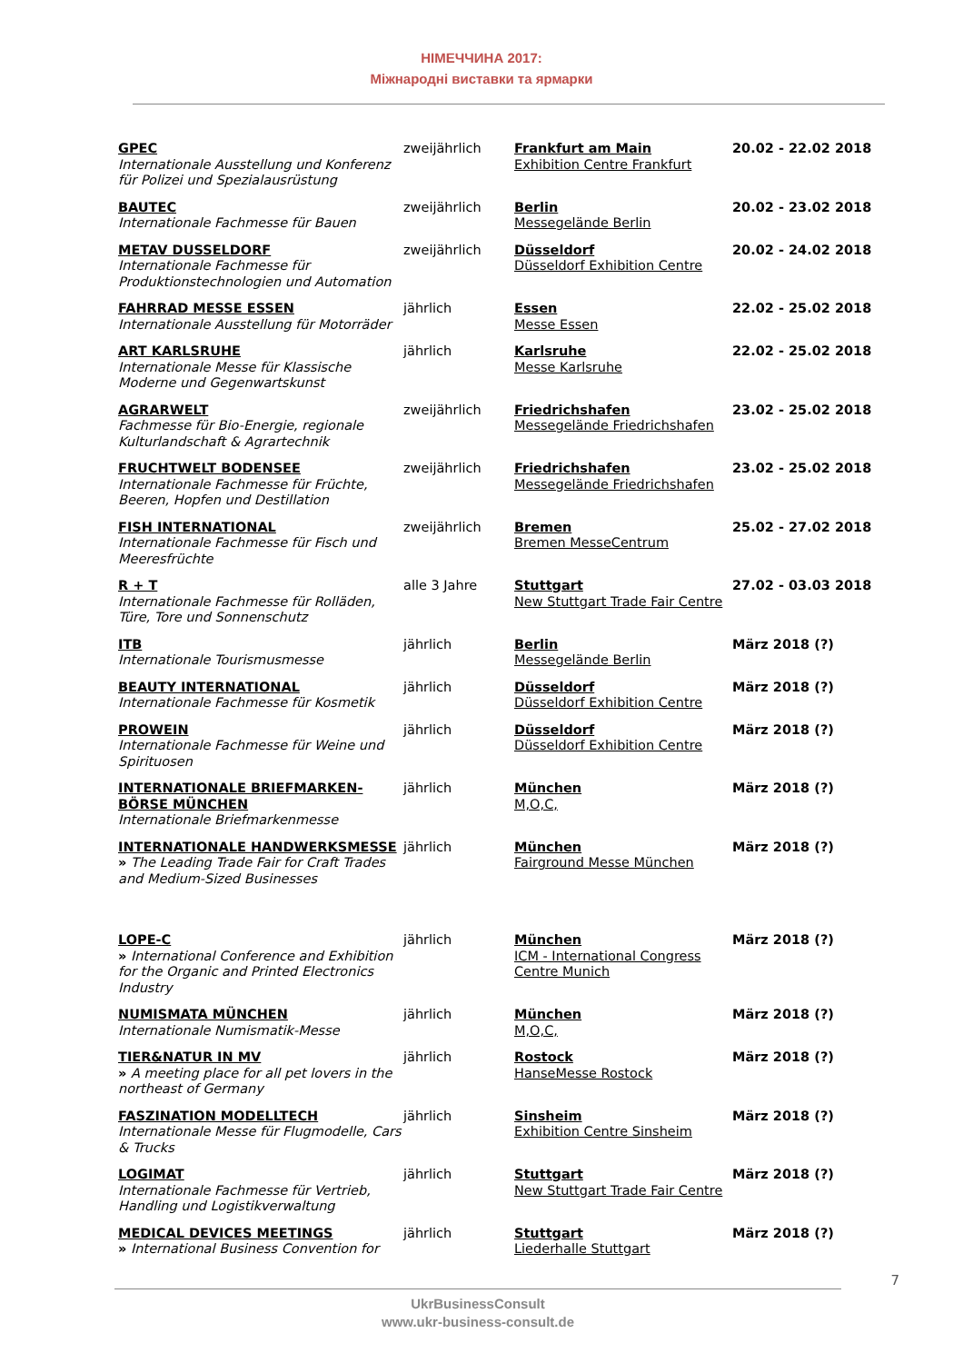НІМЕЧЧИНА 2017:
Міжнародні виставки та ярмарки
| GPEC Internationale Ausstellung und Konferenz für Polizei und Spezialausrüstung | zweijährlich | Frankfurt am Main Exhibition Centre Frankfurt | 20.02 - 22.02 2018 |
| BAUTEC Internationale Fachmesse für Bauen | zweijährlich | Berlin Messegelände Berlin | 20.02 - 23.02 2018 |
| METAV DUSSELDORF Internationale Fachmesse für Produktionstechnologien und Automation | zweijährlich | Düsseldorf Düsseldorf Exhibition Centre | 20.02 - 24.02 2018 |
| FAHRRAD MESSE ESSEN Internationale Ausstellung für Motorräder | jährlich | Essen Messe Essen | 22.02 - 25.02 2018 |
| ART KARLSRUHE Internationale Messe für Klassische Moderne und Gegenwartskunst | jährlich | Karlsruhe Messe Karlsruhe | 22.02 - 25.02 2018 |
| AGRARWELT Fachmesse für Bio-Energie, regionale Kulturlandschaft & Agrartechnik | zweijährlich | Friedrichshafen Messegelände Friedrichshafen | 23.02 - 25.02 2018 |
| FRUCHTWELT BODENSEE Internationale Fachmesse für Früchte, Beeren, Hopfen und Destillation | zweijährlich | Friedrichshafen Messegelände Friedrichshafen | 23.02 - 25.02 2018 |
| FISH INTERNATIONAL Internationale Fachmesse für Fisch und Meeresfrüchte | zweijährlich | Bremen Bremen MesseCentrum | 25.02 - 27.02 2018 |
| R + T Internationale Fachmesse für Rolläden, Türe, Tore und Sonnenschutz | alle 3 Jahre | Stuttgart New Stuttgart Trade Fair Centre | 27.02 - 03.03 2018 |
| ITB Internationale Tourismusmesse | jährlich | Berlin Messegelände Berlin | März 2018 (?) |
| BEAUTY INTERNATIONAL Internationale Fachmesse für Kosmetik | jährlich | Düsseldorf Düsseldorf Exhibition Centre | März 2018 (?) |
| PROWEIN Internationale Fachmesse für Weine und Spirituosen | jährlich | Düsseldorf Düsseldorf Exhibition Centre | März 2018 (?) |
| INTERNATIONALE BRIEFMARKEN-BÖRSE MÜNCHEN Internationale Briefmarkenmesse | jährlich | München M,O,C, | März 2018 (?) |
| INTERNATIONALE HANDWERKSMESSE » The Leading Trade Fair for Craft Trades and Medium-Sized Businesses | jährlich | München Fairground Messe München | März 2018 (?) |
| LOPE-C » International Conference and Exhibition for the Organic and Printed Electronics Industry | jährlich | München ICM - International Congress Centre Munich | März 2018 (?) |
| NUMISMATA MÜNCHEN Internationale Numismatik-Messe | jährlich | München M,O,C, | März 2018 (?) |
| TIER&NATUR IN MV » A meeting place for all pet lovers in the northeast of Germany | jährlich | Rostock HanseMesse Rostock | März 2018 (?) |
| FASZINATION MODELLTECH Internationale Messe für Flugmodelle, Cars & Trucks | jährlich | Sinsheim Exhibition Centre Sinsheim | März 2018 (?) |
| LOGIMAT Internationale Fachmesse für Vertrieb, Handling und Logistikverwaltung | jährlich | Stuttgart New Stuttgart Trade Fair Centre | März 2018 (?) |
| MEDICAL DEVICES MEETINGS » International Business Convention for | jährlich | Stuttgart Liederhalle Stuttgart | März 2018 (?) |
7
UkrBusinessConsult
www.ukr-business-consult.de